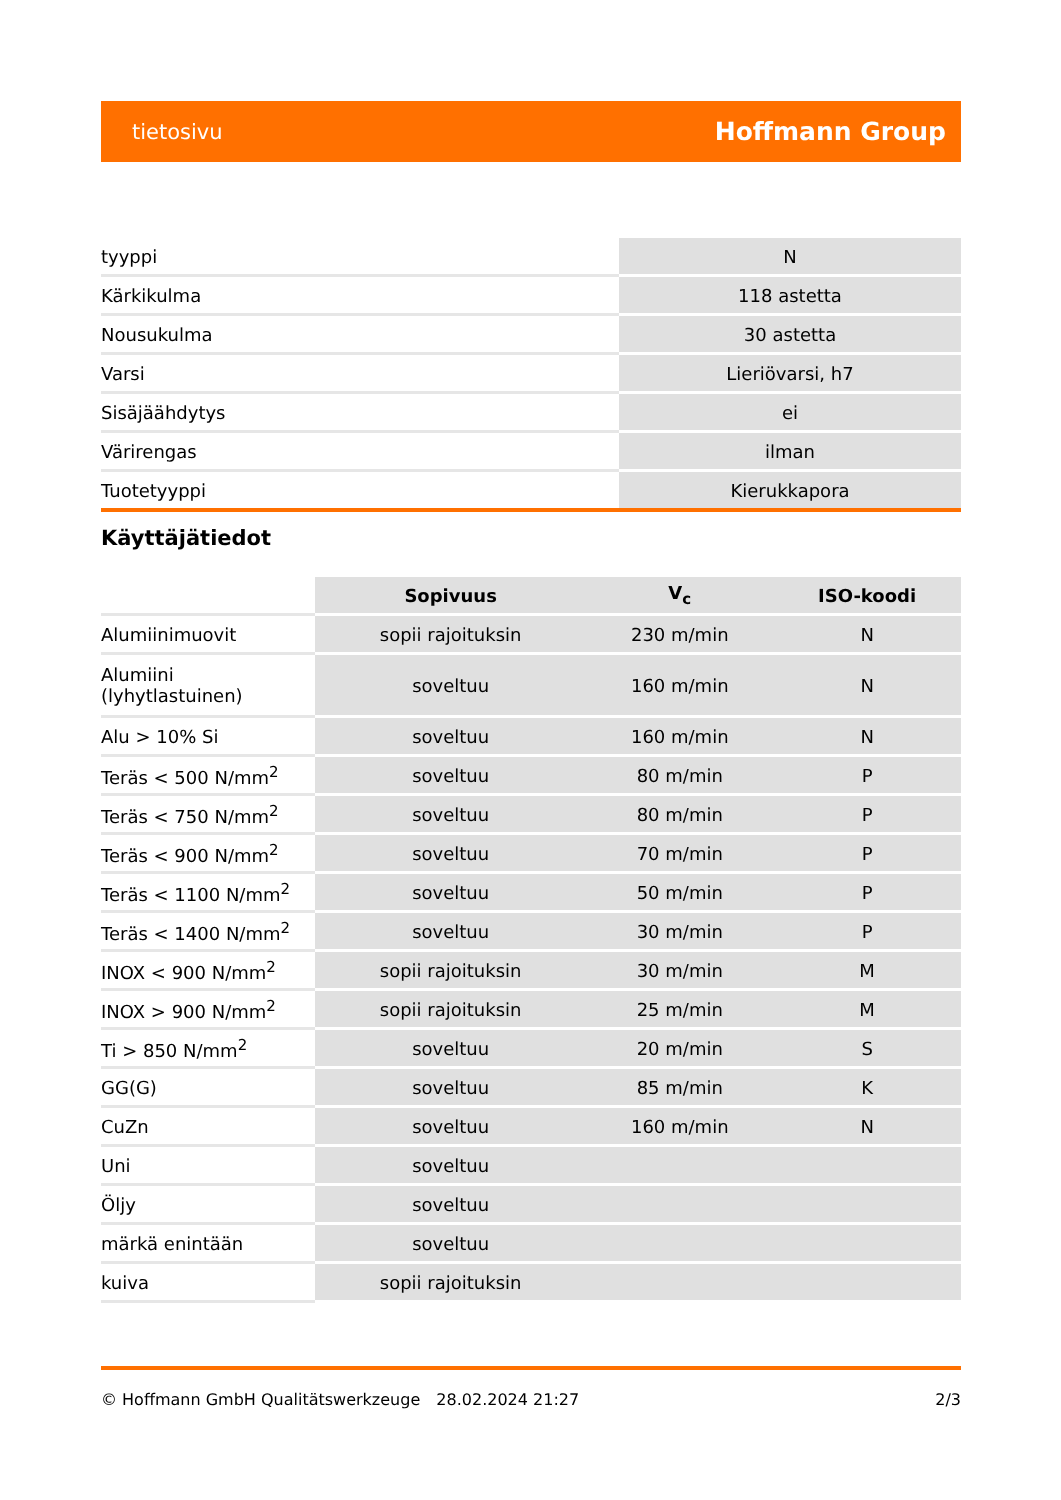tietosivu Hoffmann Group
| tyyppi | N |
| Kärkikulma | 118 astetta |
| Nousukulma | 30 astetta |
| Varsi | Lieriövarsi, h7 |
| Sisäjäähdytys | ei |
| Värirengas | ilman |
| Tuotetyyppi | Kierukkapora |
Käyttäjätiedot
| | Sopivuus | V<sub>c</sub> | ISO-koodi |
| Alumiinimuovit | sopii rajoituksin | 230 m/min | N |
| Alumiini (lyhytlastuinen) | soveltuu | 160 m/min | N |
| Alu > 10% Si | soveltuu | 160 m/min | N |
| Teräs < 500 N/mm<sup>2</sup> | soveltuu | 80 m/min | P |
| Teräs < 750 N/mm<sup>2</sup> | soveltuu | 80 m/min | P |
| Teräs < 900 N/mm<sup>2</sup> | soveltuu | 70 m/min | P |
| Teräs < 1100 N/mm<sup>2</sup> | soveltuu | 50 m/min | P |
| Teräs < 1400 N/mm<sup>2</sup> | soveltuu | 30 m/min | P |
| INOX < 900 N/mm<sup>2</sup> | sopii rajoituksin | 30 m/min | M |
| INOX > 900 N/mm<sup>2</sup> | sopii rajoituksin | 25 m/min | M |
| Ti > 850 N/mm<sup>2</sup> | soveltuu | 20 m/min | S |
| GG(G) | soveltuu | 85 m/min | K |
| CuZn | soveltuu | 160 m/min | N |
| Uni | soveltuu | | |
| Öljy | soveltuu | | |
| märkä enintään | soveltuu | | |
| kuiva | sopii rajoituksin | | |
© Hoffmann GmbH Qualitätswerkzeuge 28.02.2024 21:27 2/3